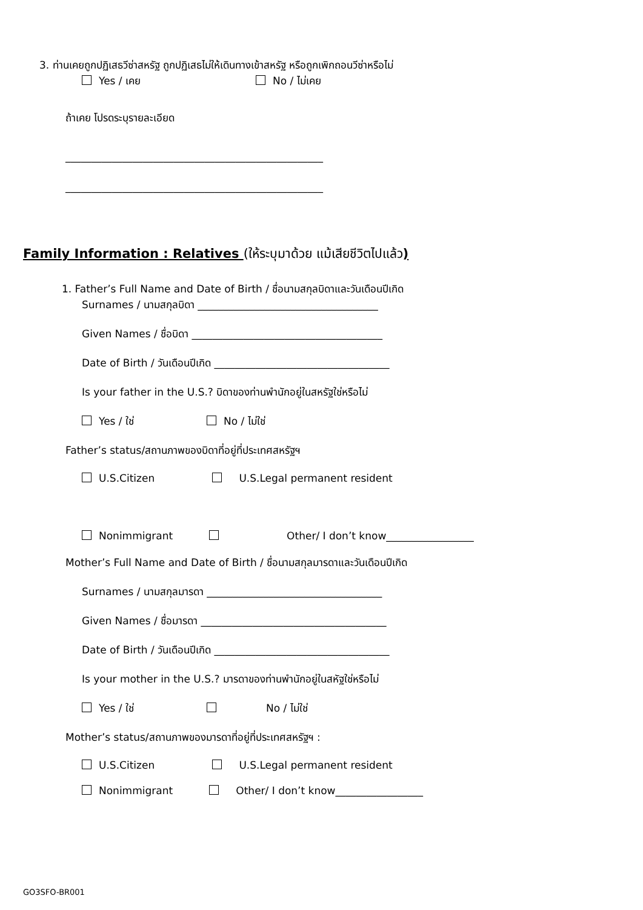3. ท่านเคยถูกปฏิเสธวีซ่าสหรัฐ ถูกปฏิเสธไม่ให้เดินทางเข้าสหรัฐ หรือถูกเพิกถอนวีซ่าหรือไม่
Yes / เคย No / ไม่เคย
ถ้าเคย โปรดระบุรายละเอียด
__________________________________________________
__________________________________________________
Family Information : Relatives (ให้ระบุมาด้วย แม้เสียชีวิตไปแล้ว)
1. Father’s Full Name and Date of Birth / ชื่อนามสกุลบิดาและวันเดือนปีเกิด
Surnames / นามสกุลบิดา ___________________________________
Given Names / ชื่อบิดา _____________________________________
Date of Birth / วันเดือนปีเกิด __________________________________
Is your father in the U.S.? บิดาของท่านพำนักอยู่ในสหรัฐใช่หรือไม่
Yes / ใช่ No / ไม่ใช่
Father’s status/สถานภาพของบิดาที่อยู่ที่ประเทศสหรัฐฯ
U.S.Citizen U.S.Legal permanent resident
Nonimmigrant Other/ I don’t know_________________
Mother’s Full Name and Date of Birth / ชื่อนามสกุลมารดาและวันเดือนปีเกิด
Surnames / นามสกุลมารดา __________________________________
Given Names / ชื่อมารดา ____________________________________
Date of Birth / วันเดือนปีเกิด __________________________________
Is your mother in the U.S.? มารดาของท่านพำนักอยู่ในสหัฐใช่หรือไม่
Yes / ใช่ No / ไม่ใช่
Mother’s status/สถานภาพของมารดาที่อยู่ที่ประเทศสหรัฐฯ :
U.S.Citizen U.S.Legal permanent resident
Nonimmigrant Other/ I don’t know_________________
GO3SFO-BR001